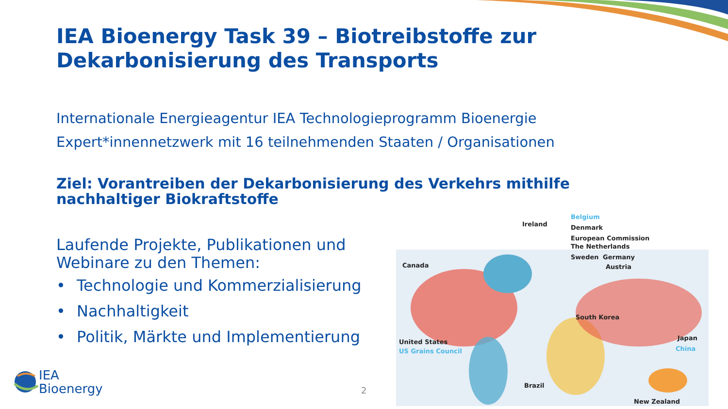IEA Bioenergy Task 39 – Biotreibstoffe zur Dekarbonisierung des Transports
Internationale Energieagentur IEA Technologieprogramm Bioenergie
Expert*innennetzwerk mit 16 teilnehmenden Staaten / Organisationen
Ziel: Vorantreiben der Dekarbonisierung des Verkehrs mithilfe nachhaltiger Biokraftstoffe
Laufende Projekte, Publikationen und Webinare zu den Themen:
• Technologie und Kommerzialisierung
• Nachhaltigkeit
• Politik, Märkte und Implementierung
Belgium
Ireland Denmark
European Commission
The Netherlands
Sweden Germany
Austria
Canada
South Korea
Japan
China
United States
US Grains Council
Brazil
New Zealand
IEA
Bioenergy
2